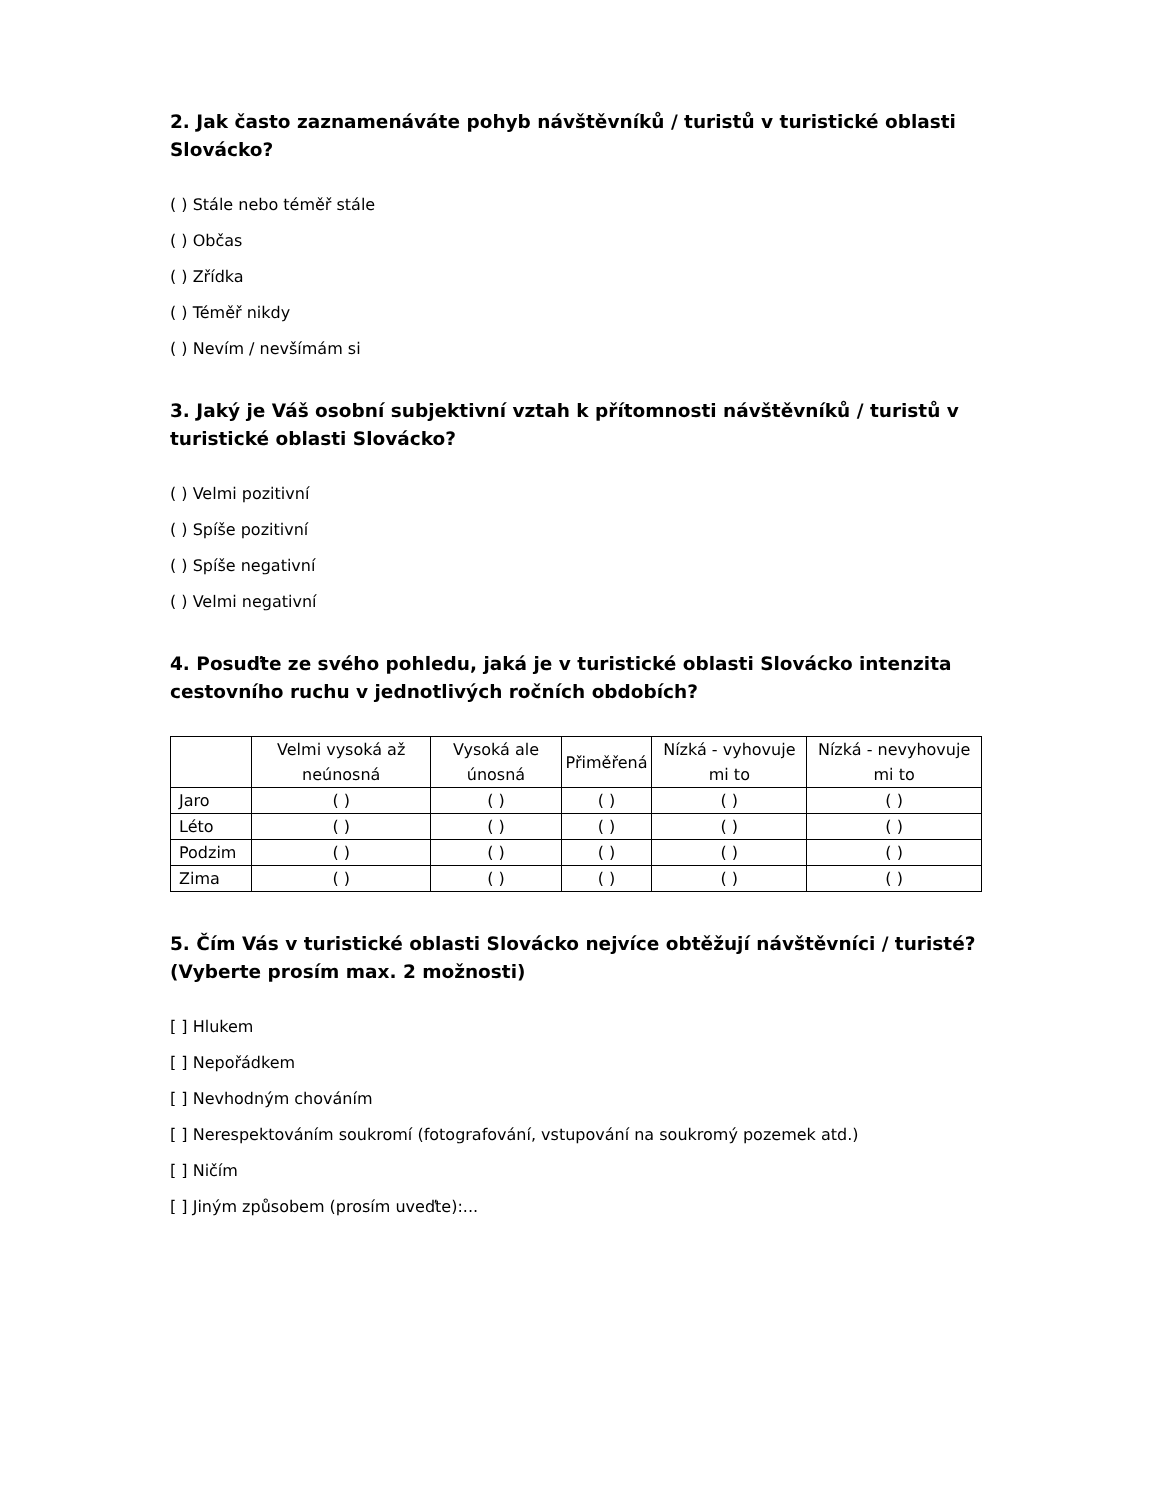2. Jak často zaznamenáváte pohyb návštěvníků / turistů v turistické oblasti Slovácko?
( ) Stále nebo téměř stále
( ) Občas
( ) Zřídka
( ) Téměř nikdy
( ) Nevím / nevšímám si
3. Jaký je Váš osobní subjektivní vztah k přítomnosti návštěvníků / turistů v turistické oblasti Slovácko?
( ) Velmi pozitivní
( ) Spíše pozitivní
( ) Spíše negativní
( ) Velmi negativní
4. Posuďte ze svého pohledu, jaká je v turistické oblasti Slovácko intenzita cestovního ruchu v jednotlivých ročních obdobích?
| | Velmi vysoká až neúnosná | Vysoká ale únosná | Přiměřená | Nízká - vyhovuje mi to | Nízká - nevyhovuje mi to |
| --- | --- | --- | --- | --- | --- |
| Jaro | ( ) | ( ) | ( ) | ( ) | ( ) |
| Léto | ( ) | ( ) | ( ) | ( ) | ( ) |
| Podzim | ( ) | ( ) | ( ) | ( ) | ( ) |
| Zima | ( ) | ( ) | ( ) | ( ) | ( ) |
5. Čím Vás v turistické oblasti Slovácko nejvíce obtěžují návštěvníci / turisté? (Vyberte prosím max. 2 možnosti)
[ ] Hlukem
[ ] Nepořádkem
[ ] Nevhodným chováním
[ ] Nerespektováním soukromí (fotografování, vstupování na soukromý pozemek atd.)
[ ] Ničím
[ ] Jiným způsobem (prosím uveďte):...